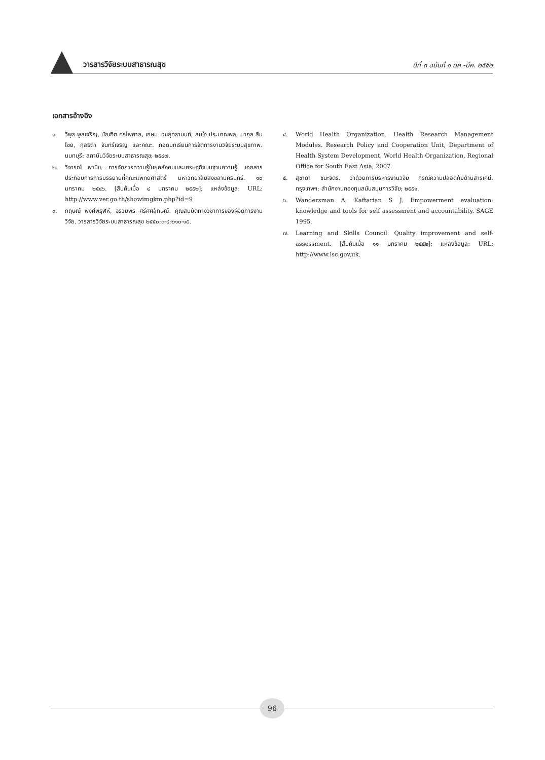วารสารวิจัยระบบสาธารณสุข
ปีที่ ๓ ฉบับที่ ๑ มค.-มีค. ๒๕๕๒
เอกสารอ้างอิง
๑. วิพุธ พูลเจริญ, บัณฑิต ศรไพศาล, เกษม เวชสุทธานนท์, สมใจ ประมาณพล, นากุล สินไชย, กุลธิดา จันทร์เจริญ และคณะ. ถอดบทเรียนการจัดการงานวิจัยระบบสุขภาพ. นนทบุรี: สถาบันวิจัยระบบสาธารณสุข; ๒๕๔๗.
๒. วิจารณ์ พานิช. การจัดการความรู้ในยุคสังคมและเศรษฐกิจบนฐานความรู้. เอกสารประกอบการการบรรยายที่คณะแพทยศาสตร์ มหาวิทยาลัยสงขลานครินทร์. ๑๐ มกราคม ๒๕๔๖. [สืบค้นเมื่อ ๔ มกราคม ๒๕๕๒]; แหล่งข้อมูล: URL: http://www.ver.go.th/showimgkm.php?id=9
๓. กฤษณ์ พงศ์พิรุฬห์, จรวยพร ศรีศศลักษณ์. คุณสมบัติทางวิชาการของผู้จัดการงานวิจัย. วารสารวิจัยระบบสาธารณสุข ๒๕๕๐;๓-๔:๒๑๐-๑๕.
๔. World Health Organization. Health Research Management Modules. Research Policy and Cooperation Unit, Department of Health System Development, World Health Organization, Regional Office for South East Asia; 2007.
๕. สุชาดา ชินะจิตร. ว่าด้วยการบริหารงานวิจัย กรณีความปลอดภัยด้านสารเคมี. กรุงเทพฯ: สำนักงานกองทุนสนับสนุนการวิจัย; ๒๕๕๑.
๖. Wandersman A, Kaftarian S J. Empowerment evaluation: knowledge and tools for self assessment and accountability. SAGE 1995.
๗. Learning and Skills Council. Quality improvement and self-assessment. [สืบค้นเมื่อ ๑๑ มกราคม ๒๕๕๒]; แหล่งข้อมูล: URL: http://www.lsc.gov.uk.
96